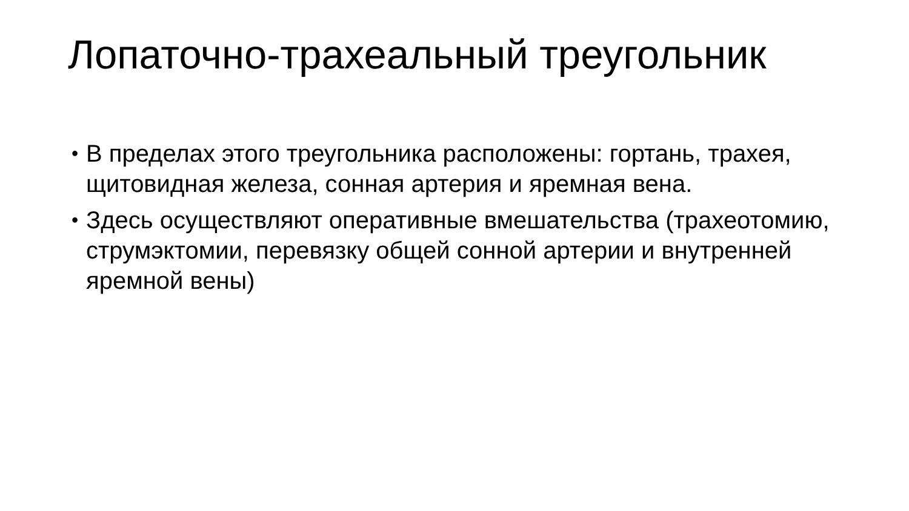Лопаточно-трахеальный треугольник
• В пределах этого треугольника расположены: гортань, трахея, щитовидная железа, сонная артерия и яремная вена.
• Здесь осуществляют оперативные вмешательства (трахеотомию, струмэктомии, перевязку общей сонной артерии и внутренней яремной вены)